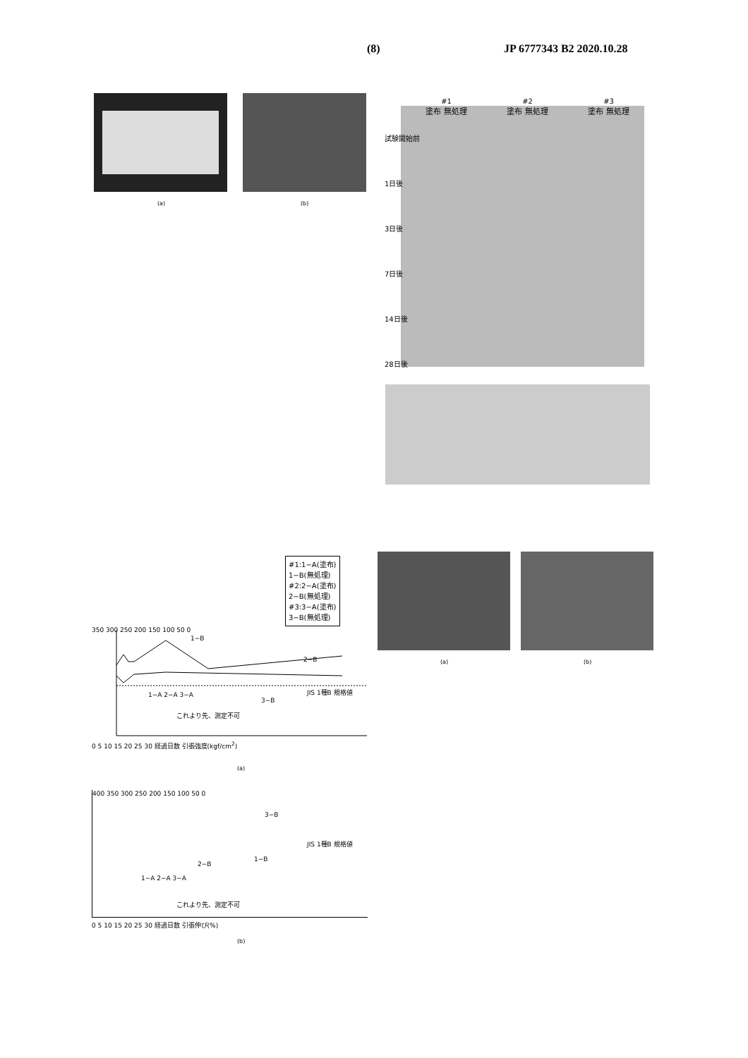(8) JP 6777343 B2 2020.10.28
(a) (b)
#1 #2 #3
塗布 無処理 塗布 無処理 塗布 無処理
試験開始前
1日後
3日後
7日後
14日後
28日後
#1:1−A(塗布)
1−B(無処理)
#2:2−A(塗布)
2−B(無処理)
#3:3−A(塗布)
3−B(無処理)
350 300 250 200 150 100 50 0
0 5 10 15 20 25 30 経過日数 引張強度(kgf/cm<sup>2</sup>)
1−B
2−B
3−B
JIS 1種B 規格値
1−A 2−A 3−A
これより先、測定不可
(a)
400 350 300 250 200 150 100 50 0
0 5 10 15 20 25 30 経過日数 引張伸び(%)
3−B
JIS 1種B 規格値
2−B
1−B
1−A 2−A 3−A
これより先、測定不可
(b)
(a) (b)